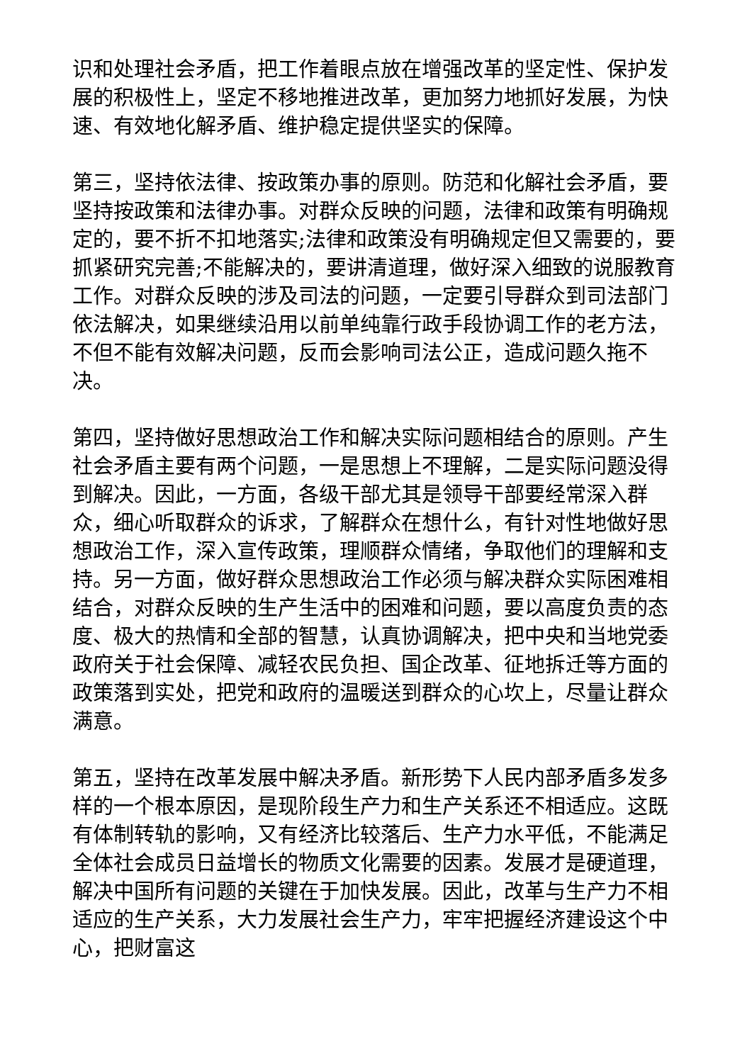识和处理社会矛盾，把工作着眼点放在增强改革的坚定性、保护发展的积极性上，坚定不移地推进改革，更加努力地抓好发展，为快速、有效地化解矛盾、维护稳定提供坚实的保障。
第三，坚持依法律、按政策办事的原则。防范和化解社会矛盾，要坚持按政策和法律办事。对群众反映的问题，法律和政策有明确规定的，要不折不扣地落实;法律和政策没有明确规定但又需要的，要抓紧研究完善;不能解决的，要讲清道理，做好深入细致的说服教育工作。对群众反映的涉及司法的问题，一定要引导群众到司法部门依法解决，如果继续沿用以前单纯靠行政手段协调工作的老方法，不但不能有效解决问题，反而会影响司法公正，造成问题久拖不决。
第四，坚持做好思想政治工作和解决实际问题相结合的原则。产生社会矛盾主要有两个问题，一是思想上不理解，二是实际问题没得到解决。因此，一方面，各级干部尤其是领导干部要经常深入群众，细心听取群众的诉求，了解群众在想什么，有针对性地做好思想政治工作，深入宣传政策，理顺群众情绪，争取他们的理解和支持。另一方面，做好群众思想政治工作必须与解决群众实际困难相结合，对群众反映的生产生活中的困难和问题，要以高度负责的态度、极大的热情和全部的智慧，认真协调解决，把中央和当地党委政府关于社会保障、减轻农民负担、国企改革、征地拆迁等方面的政策落到实处，把党和政府的温暖送到群众的心坎上，尽量让群众满意。
第五，坚持在改革发展中解决矛盾。新形势下人民内部矛盾多发多样的一个根本原因，是现阶段生产力和生产关系还不相适应。这既有体制转轨的影响，又有经济比较落后、生产力水平低，不能满足全体社会成员日益增长的物质文化需要的因素。发展才是硬道理，解决中国所有问题的关键在于加快发展。因此，改革与生产力不相适应的生产关系，大力发展社会生产力，牢牢把握经济建设这个中心，把财富这